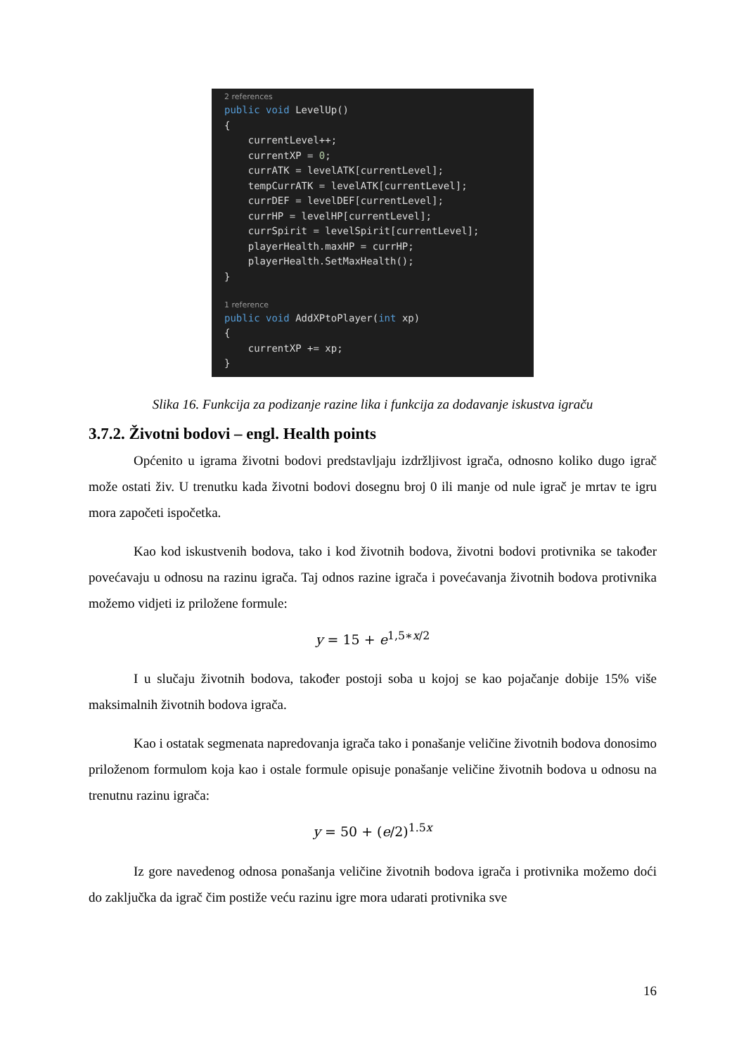2 references
public void LevelUp()
{
currentLevel++;
currentXP = 0;
currATK = levelATK[currentLevel];
tempCurrATK = levelATK[currentLevel];
currDEF = levelDEF[currentLevel];
currHP = levelHP[currentLevel];
currSpirit = levelSpirit[currentLevel];
playerHealth.maxHP = currHP;
playerHealth.SetMaxHealth();
}
1 reference
public void AddXPtoPlayer(int xp)
{
currentXP += xp;
}
Slika 16. Funkcija za podizanje razine lika i funkcija za dodavanje iskustva igraču
3.7.2. Životni bodovi – engl. Health points
Općenito u igrama životni bodovi predstavljaju izdržljivost igrača, odnosno koliko dugo igrač može ostati živ. U trenutku kada životni bodovi dosegnu broj 0 ili manje od nule igrač je mrtav te igru mora započeti ispočetka.
Kao kod iskustvenih bodova, tako i kod životnih bodova, životni bodovi protivnika se također povećavaju u odnosu na razinu igrača. Taj odnos razine igrača i povećavanja životnih bodova protivnika možemo vidjeti iz priložene formule:
y = 15 + e<sup>1,5∗x/2</sup>
I u slučaju životnih bodova, također postoji soba u kojoj se kao pojačanje dobije 15% više maksimalnih životnih bodova igrača.
Kao i ostatak segmenata napredovanja igrača tako i ponašanje veličine životnih bodova donosimo priloženom formulom koja kao i ostale formule opisuje ponašanje veličine životnih bodova u odnosu na trenutnu razinu igrača:
y = 50 + (e/2)<sup>1.5x</sup>
Iz gore navedenog odnosa ponašanja veličine životnih bodova igrača i protivnika možemo doći do zaključka da igrač čim postiže veću razinu igre mora udarati protivnika sve
16